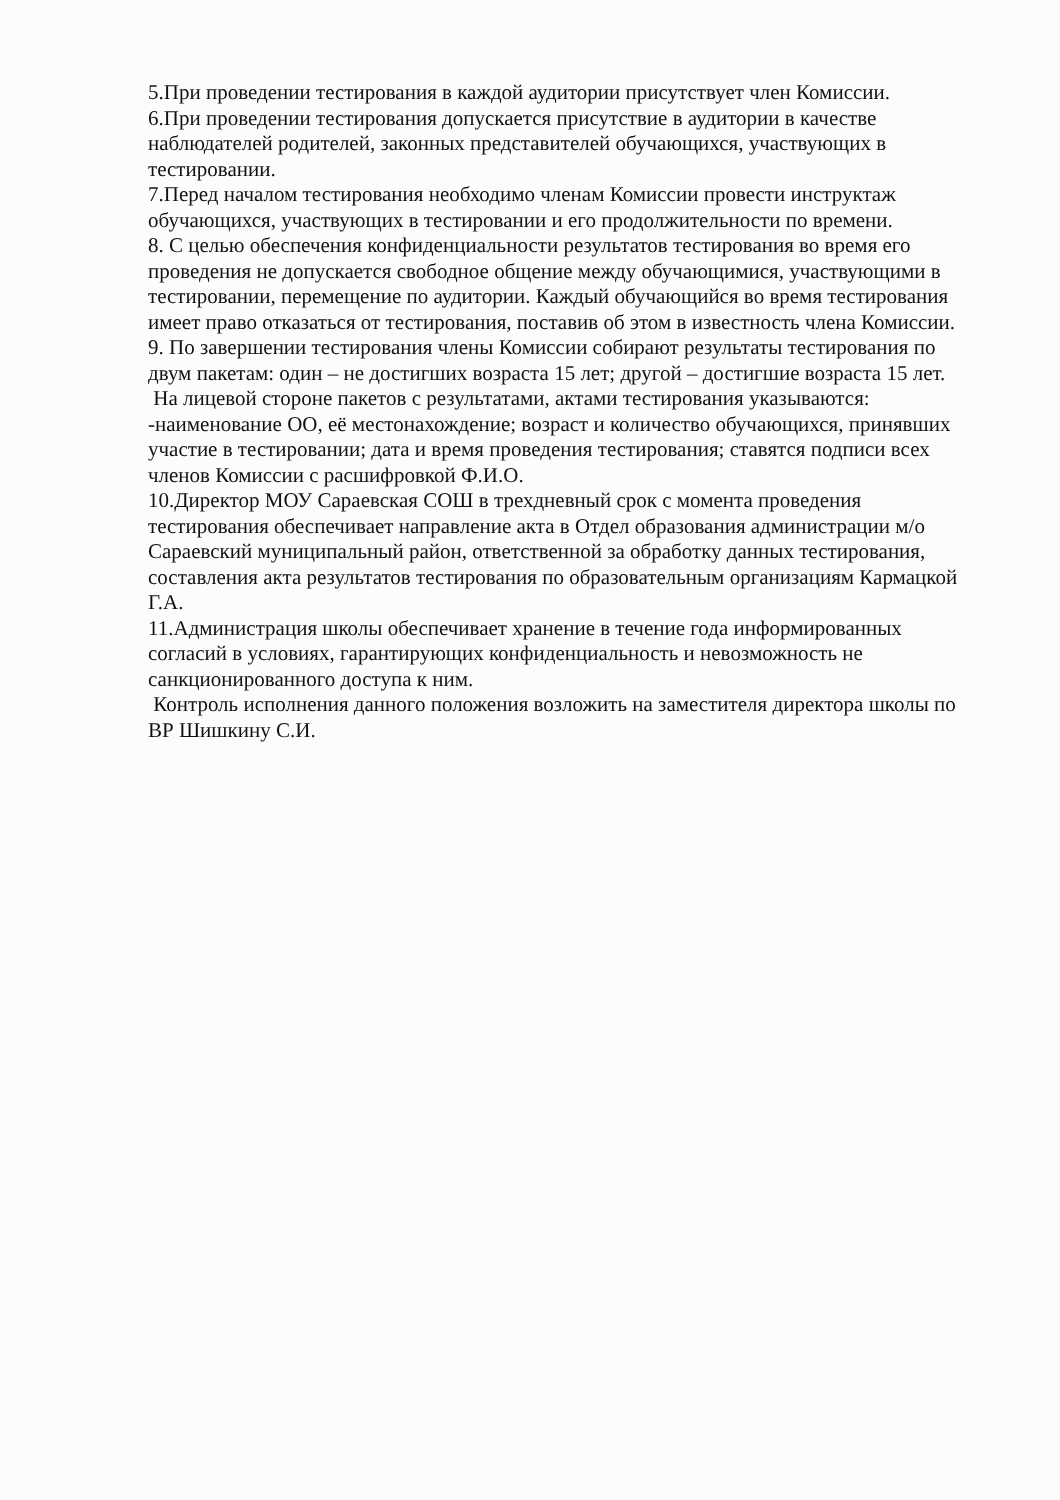5.При проведении тестирования в каждой аудитории присутствует член Комиссии.
6.При проведении тестирования допускается присутствие в аудитории в качестве наблюдателей родителей, законных представителей обучающихся, участвующих в тестировании.
7.Перед началом тестирования необходимо членам Комиссии провести инструктаж обучающихся, участвующих в тестировании и его продолжительности по времени.
8. С целью обеспечения конфиденциальности результатов тестирования во время его проведения не допускается свободное общение между обучающимися, участвующими в тестировании, перемещение по аудитории. Каждый обучающийся во время тестирования имеет право отказаться от тестирования, поставив об этом в известность члена Комиссии.
9. По завершении тестирования члены Комиссии собирают результаты тестирования по двум пакетам: один – не достигших возраста 15 лет; другой – достигшие возраста 15 лет.
На лицевой стороне пакетов с результатами, актами тестирования указываются:
-наименование ОО, её местонахождение; возраст и количество обучающихся, принявших участие в тестировании; дата и время проведения тестирования; ставятся подписи всех членов Комиссии с расшифровкой Ф.И.О.
10.Директор МОУ Сараевская СОШ в трехдневный срок с момента проведения тестирования обеспечивает направление акта в Отдел образования администрации м/о Сараевский муниципальный район, ответственной за обработку данных тестирования, составления акта результатов тестирования по образовательным организациям Кармацкой Г.А.
11.Администрация школы обеспечивает хранение в течение года информированных согласий в условиях, гарантирующих конфиденциальность и невозможность не санкционированного доступа к ним.
Контроль исполнения данного положения возложить на заместителя директора школы по ВР Шишкину С.И.